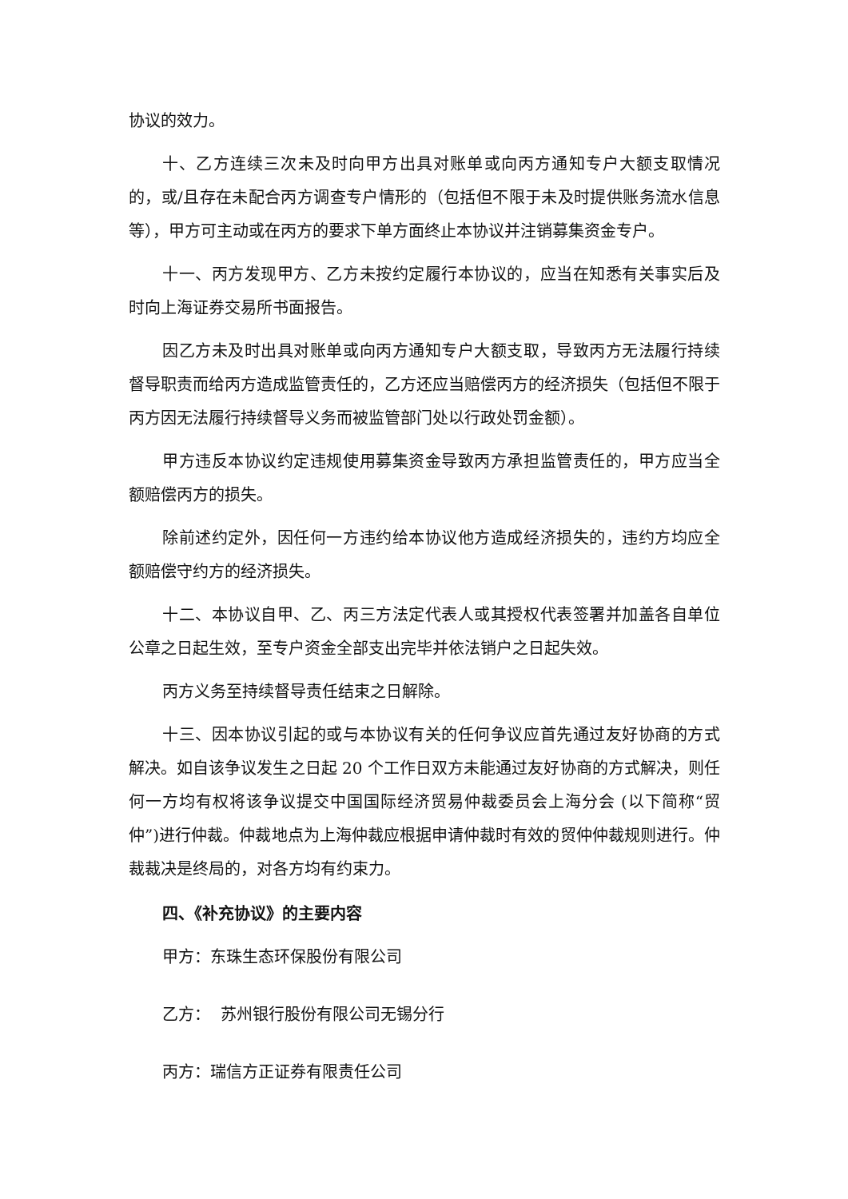协议的效力。
十、乙方连续三次未及时向甲方出具对账单或向丙方通知专户大额支取情况的，或/且存在未配合丙方调查专户情形的（包括但不限于未及时提供账务流水信息等），甲方可主动或在丙方的要求下单方面终止本协议并注销募集资金专户。
十一、丙方发现甲方、乙方未按约定履行本协议的，应当在知悉有关事实后及时向上海证券交易所书面报告。
因乙方未及时出具对账单或向丙方通知专户大额支取，导致丙方无法履行持续督导职责而给丙方造成监管责任的，乙方还应当赔偿丙方的经济损失（包括但不限于丙方因无法履行持续督导义务而被监管部门处以行政处罚金额）。
甲方违反本协议约定违规使用募集资金导致丙方承担监管责任的，甲方应当全额赔偿丙方的损失。
除前述约定外，因任何一方违约给本协议他方造成经济损失的，违约方均应全额赔偿守约方的经济损失。
十二、本协议自甲、乙、丙三方法定代表人或其授权代表签署并加盖各自单位公章之日起生效，至专户资金全部支出完毕并依法销户之日起失效。
丙方义务至持续督导责任结束之日解除。
十三、因本协议引起的或与本协议有关的任何争议应首先通过友好协商的方式解决。如自该争议发生之日起 20 个工作日双方未能通过友好协商的方式解决，则任何一方均有权将该争议提交中国国际经济贸易仲裁委员会上海分会 (以下简称“贸仲”)进行仲裁。仲裁地点为上海仲裁应根据申请仲裁时有效的贸仲仲裁规则进行。仲裁裁决是终局的，对各方均有约束力。
四、《补充协议》的主要内容
甲方：东珠生态环保股份有限公司
乙方： 苏州银行股份有限公司无锡分行
丙方：瑞信方正证券有限责任公司